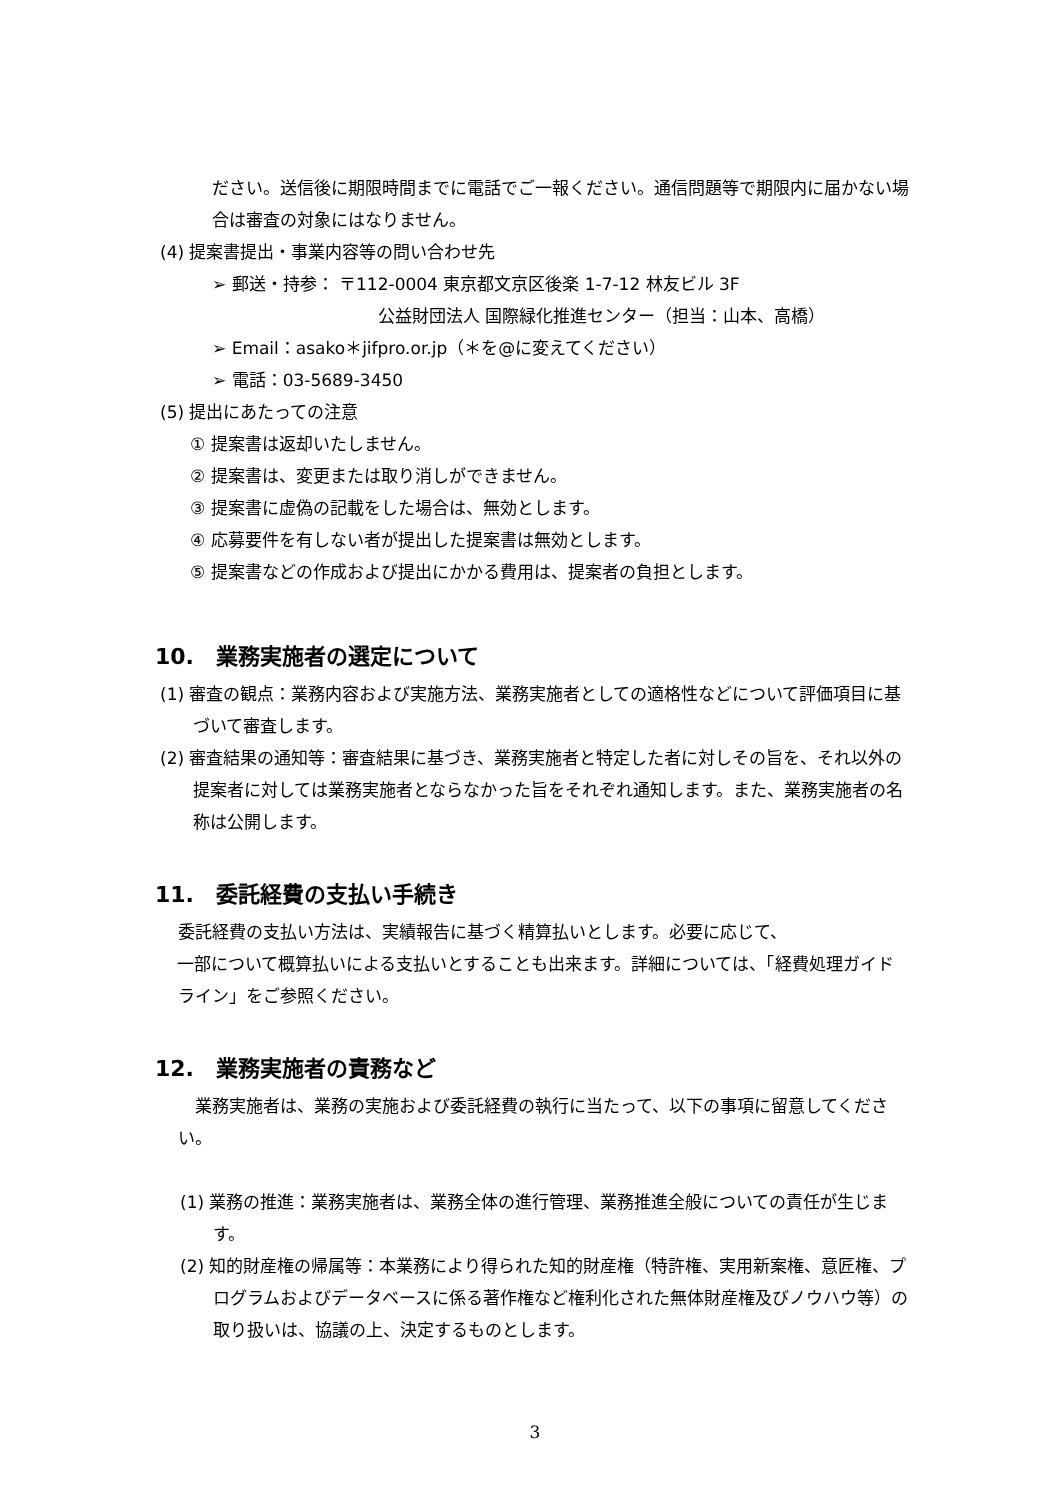ださい。送信後に期限時間までに電話でご一報ください。通信問題等で期限内に届かない場合は審査の対象にはなりません。
(4) 提案書提出・事業内容等の問い合わせ先
➢ 郵送・持参： 〒112-0004 東京都文京区後楽 1-7-12 林友ビル 3F
公益財団法人 国際緑化推進センター（担当：山本、高橋）
➢ Email：asako＊jifpro.or.jp（＊を@に変えてください）
➢ 電話：03-5689-3450
(5) 提出にあたっての注意
① 提案書は返却いたしません。
② 提案書は、変更または取り消しができません。
③ 提案書に虚偽の記載をした場合は、無効とします。
④ 応募要件を有しない者が提出した提案書は無効とします。
⑤ 提案書などの作成および提出にかかる費用は、提案者の負担とします。
10.　業務実施者の選定について
(1) 審査の観点：業務内容および実施方法、業務実施者としての適格性などについて評価項目に基づいて審査します。
(2) 審査結果の通知等：審査結果に基づき、業務実施者と特定した者に対しその旨を、それ以外の提案者に対しては業務実施者とならなかった旨をそれぞれ通知します。また、業務実施者の名称は公開します。
11.　委託経費の支払い手続き
委託経費の支払い方法は、実績報告に基づく精算払いとします。必要に応じて、
一部について概算払いによる支払いとすることも出来ます。詳細については、「経費処理ガイドライン」をご参照ください。
12.　業務実施者の責務など
　業務実施者は、業務の実施および委託経費の執行に当たって、以下の事項に留意してください。
(1) 業務の推進：業務実施者は、業務全体の進行管理、業務推進全般についての責任が生じます。
(2) 知的財産権の帰属等：本業務により得られた知的財産権（特許権、実用新案権、意匠権、プログラムおよびデータベースに係る著作権など権利化された無体財産権及びノウハウ等）の取り扱いは、協議の上、決定するものとします。
3